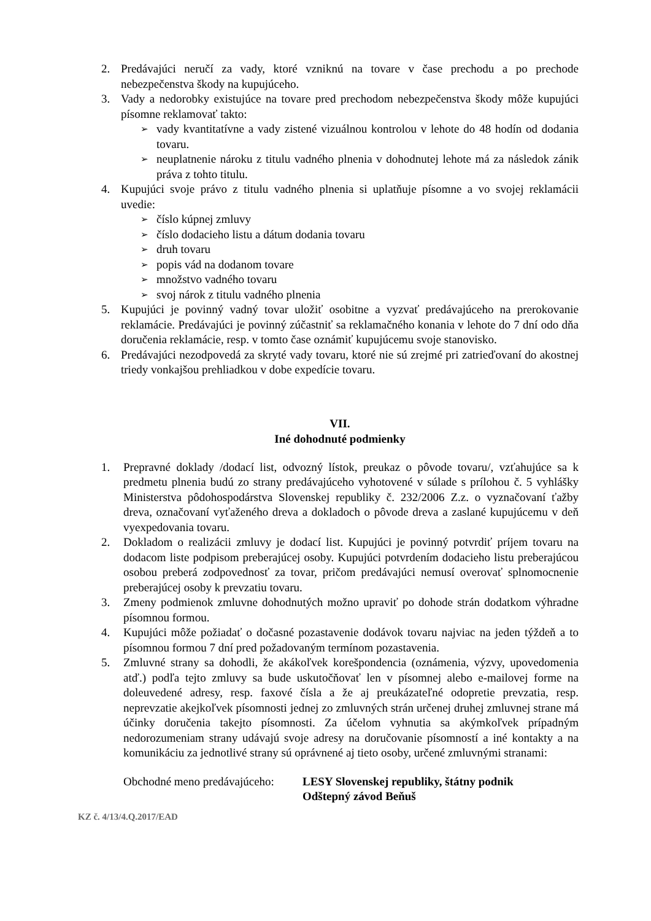2. Predávajúci neručí za vady, ktoré vzniknú na tovare v čase prechodu a po prechode nebezpečenstva škody na kupujúceho.
3. Vady a nedorobky existujúce na tovare pred prechodom nebezpečenstva škody môže kupujúci písomne reklamovať takto:
➢
vady kvantitatívne a vady zistené vizuálnou kontrolou v lehote do 48 hodín od dodania tovaru.
➢
neuplatnenie nároku z titulu vadného plnenia v dohodnutej lehote má za následok zánik práva z tohto titulu.
4. Kupujúci svoje právo z titulu vadného plnenia si uplatňuje písomne a vo svojej reklamácii uvedie:
➢
číslo kúpnej zmluvy
➢
číslo dodacieho listu a dátum dodania tovaru
➢
druh tovaru
➢
popis vád na dodanom tovare
➢
množstvo vadného tovaru
➢
svoj nárok z titulu vadného plnenia
5. Kupujúci je povinný vadný tovar uložiť osobitne a vyzvať predávajúceho na prerokovanie reklamácie. Predávajúci je povinný zúčastniť sa reklamačného konania v lehote do 7 dní odo dňa doručenia reklamácie, resp. v tomto čase oznámiť kupujúcemu svoje stanovisko.
6. Predávajúci nezodpovedá za skryté vady tovaru, ktoré nie sú zrejmé pri zatrieďovaní do akostnej triedy vonkajšou prehliadkou v dobe expedície tovaru.
VII.
Iné dohodnuté podmienky
1. Prepravné doklady /dodací list, odvozný lístok, preukaz o pôvode tovaru/, vzťahujúce sa k predmetu plnenia budú zo strany predávajúceho vyhotovené v súlade s prílohou č. 5 vyhlášky Ministerstva pôdohospodárstva Slovenskej republiky č. 232/2006 Z.z. o vyznačovaní ťažby dreva, označovaní vyťaženého dreva a dokladoch o pôvode dreva a zaslané kupujúcemu v deň vyexpedovania tovaru.
2. Dokladom o realizácii zmluvy je dodací list. Kupujúci je povinný potvrdiť príjem tovaru na dodacom liste podpisom preberajúcej osoby. Kupujúci potvrdením dodacieho listu preberajúcou osobou preberá zodpovednosť za tovar, pričom predávajúci nemusí overovať splnomocnenie preberajúcej osoby k prevzatiu tovaru.
3. Zmeny podmienok zmluvne dohodnutých možno upraviť po dohode strán dodatkom výhradne písomnou formou.
4. Kupujúci môže požiadať o dočasné pozastavenie dodávok tovaru najviac na jeden týždeň a to písomnou formou 7 dní pred požadovaným termínom pozastavenia.
5. Zmluvné strany sa dohodli, že akákoľvek korešpondencia (oznámenia, výzvy, upovedomenia atď.) podľa tejto zmluvy sa bude uskutočňovať len v písomnej alebo e-mailovej forme na doleuvedené adresy, resp. faxové čísla a že aj preukázateľné odopretie prevzatia, resp. neprevzatie akejkoľvek písomnosti jednej zo zmluvných strán určenej druhej zmluvnej strane má účinky doručenia takejto písomnosti. Za účelom vyhnutia sa akýmkoľvek prípadným nedorozumeniam strany udávajú svoje adresy na doručovanie písomností a iné kontakty a na komunikáciu za jednotlivé strany sú oprávnené aj tieto osoby, určené zmluvnými stranami:
Obchodné meno predávajúceho:
LESY Slovenskej republiky, štátny podnik
Odštepný závod Beňuš
KZ č. 4/13/4.Q.2017/EAD